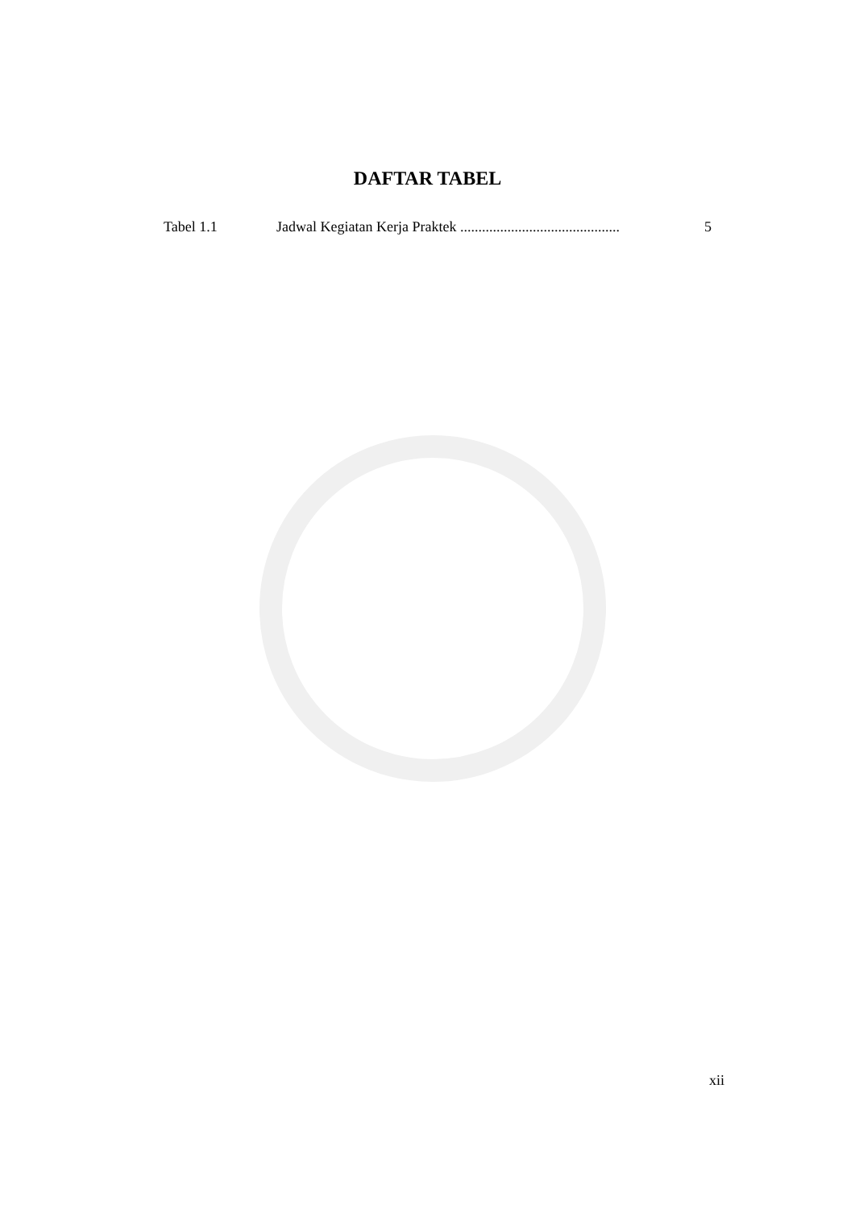DAFTAR TABEL
Tabel 1.1 Jadwal Kegiatan Kerja Praktek ............................................ 5
xii